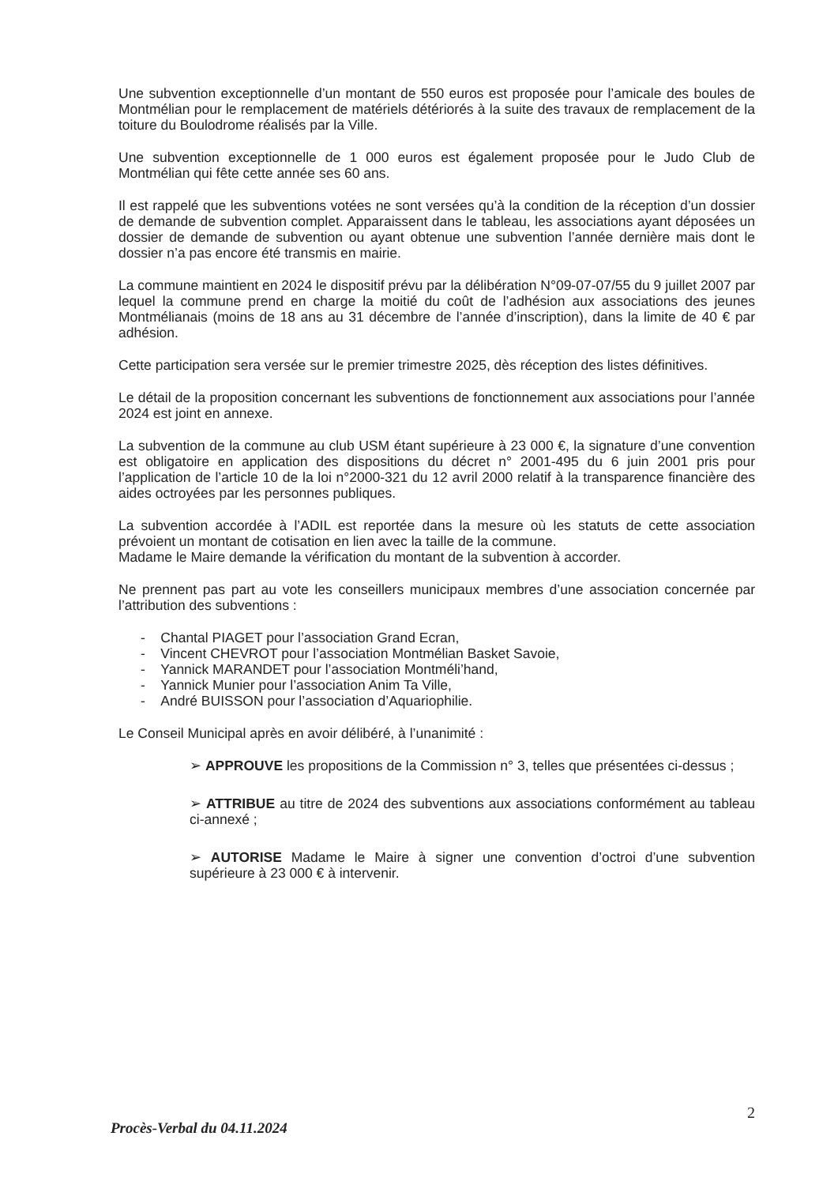Une subvention exceptionnelle d’un montant de 550 euros est proposée pour l’amicale des boules de Montmélian pour le remplacement de matériels détériorés à la suite des travaux de remplacement de la toiture du Boulodrome réalisés par la Ville.
Une subvention exceptionnelle de 1 000 euros est également proposée pour le Judo Club de Montmélian qui fête cette année ses 60 ans.
Il est rappelé que les subventions votées ne sont versées qu’à la condition de la réception d’un dossier de demande de subvention complet. Apparaissent dans le tableau, les associations ayant déposées un dossier de demande de subvention ou ayant obtenue une subvention l’année dernière mais dont le dossier n’a pas encore été transmis en mairie.
La commune maintient en 2024 le dispositif prévu par la délibération N°09-07-07/55 du 9 juillet 2007 par lequel la commune prend en charge la moitié du coût de l’adhésion aux associations des jeunes Montmélianais (moins de 18 ans au 31 décembre de l’année d’inscription), dans la limite de 40 € par adhésion.
Cette participation sera versée sur le premier trimestre 2025, dès réception des listes définitives.
Le détail de la proposition concernant les subventions de fonctionnement aux associations pour l’année 2024 est joint en annexe.
La subvention de la commune au club USM étant supérieure à 23 000 €, la signature d’une convention est obligatoire en application des dispositions du décret n° 2001-495 du 6 juin 2001 pris pour l’application de l’article 10 de la loi n°2000-321 du 12 avril 2000 relatif à la transparence financière des aides octroyées par les personnes publiques.
La subvention accordée à l’ADIL est reportée dans la mesure où les statuts de cette association prévoient un montant de cotisation en lien avec la taille de la commune.
Madame le Maire demande la vérification du montant de la subvention à accorder.
Ne prennent pas part au vote les conseillers municipaux membres d’une association concernée par l’attribution des subventions :
- Chantal PIAGET pour l’association Grand Ecran,
- Vincent CHEVROT pour l’association Montmélian Basket Savoie,
- Yannick MARANDET pour l’association Montméli’hand,
- Yannick Munier pour l’association Anim Ta Ville,
- André BUISSON pour l’association d’Aquariophilie.
Le Conseil Municipal après en avoir délibéré, à l’unanimité :
➢ APPROUVE les propositions de la Commission n° 3, telles que présentées ci-dessus ;
➢ ATTRIBUE au titre de 2024 des subventions aux associations conformément au tableau ci-annexé ;
➢ AUTORISE Madame le Maire à signer une convention d’octroi d’une subvention supérieure à 23 000 € à intervenir.
2
Procès-Verbal du 04.11.2024